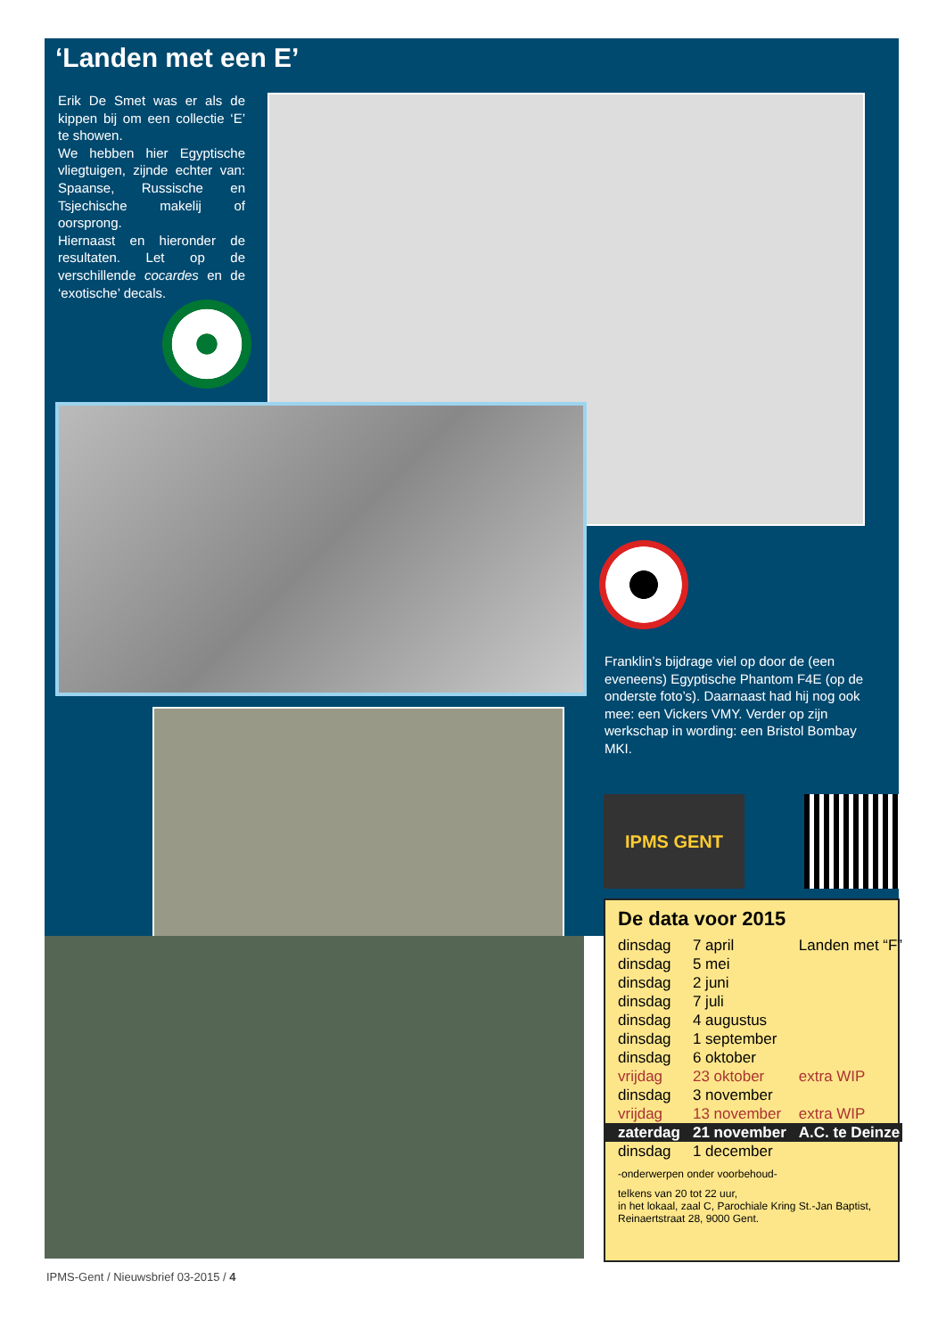‘Landen met een E’
Erik De Smet was er als de kippen bij om een collectie ‘E’ te showen.
We hebben hier Egyptische vliegtuigen, zijnde echter van: Spaanse, Russische en Tsjechische makelij of oorsprong.
Hiernaast en hieronder de resultaten. Let op de verschillende cocardes en de ‘exotische’ decals.
Franklin’s bijdrage viel op door de (een eveneens) Egyptische Phantom F4E (op de onderste foto’s). Daarnaast had hij nog ook mee: een Vickers VMY. Verder op zijn werkschap in wording: een Bristol Bombay MKI.
IPMS GENT
De data voor 2015
| dinsdag | 7 april | Landen met “F” |
| dinsdag | 5 mei | |
| dinsdag | 2 juni | |
| dinsdag | 7 juli | |
| dinsdag | 4 augustus | |
| dinsdag | 1 september | |
| dinsdag | 6 oktober | |
| vrijdag | 23 oktober | extra WIP |
| dinsdag | 3 november | |
| vrijdag | 13 november | extra WIP |
| zaterdag | 21 november | A.C. te Deinze |
| dinsdag | 1 december | |
-onderwerpen onder voorbehoud-
telkens van 20 tot 22 uur,
in het lokaal, zaal C, Parochiale Kring St.-Jan Baptist,
Reinaertstraat 28, 9000 Gent.
IPMS-Gent / Nieuwsbrief 03-2015 / 4